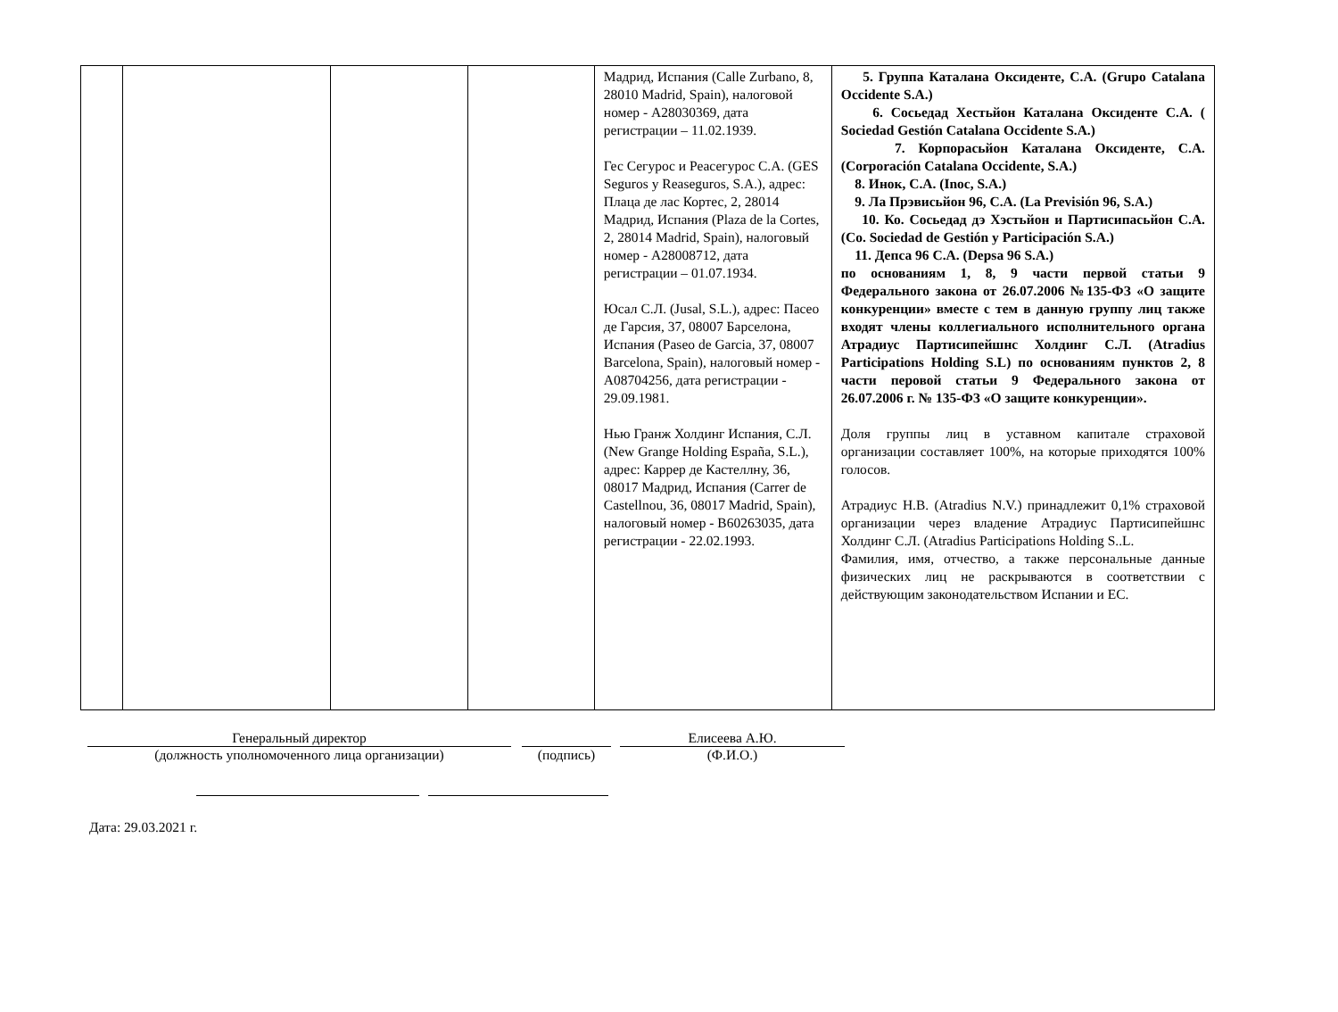| | | | | Мадрид, Испания (Calle Zurbano, 8, 28010 Madrid, Spain), налоговой номер - A28030369, дата регистрации – 11.02.1939. Гес Сегурос и Реасегурос С.А. (GES Seguros y Reaseguros, S.A.), адрес: Плаца де лас Кортес, 2, 28014 Мадрид, Испания (Plaza de la Cortes, 2, 28014 Madrid, Spain), налоговый номер - A28008712, дата регистрации – 01.07.1934. Юсал С.Л. (Jusal, S.L.), адрес: Пасео де Гарсия, 37, 08007 Барселона, Испания (Paseo de Garcia, 37, 08007 Barcelona, Spain), налоговый номер - A08704256, дата регистрации - 29.09.1981. Нью Гранж Холдинг Испания, С.Л. (New Grange Holding España, S.L.), адрес: Каррер де Кастеллну, 36, 08017 Мадрид, Испания (Carrer de Castellnou, 36, 08017 Madrid, Spain), налоговый номер - B60263035, дата регистрации - 22.02.1993. | 5. Группа Каталана Оксиденте, С.А. (Grupo Catalana Occidente S.A.) 6. Сосьедад Хестьйон Каталана Оксиденте С.А. ( Sociedad Gestión Catalana Occidente S.A.) 7. Корпорасьйон Каталана Оксиденте, С.А. (Corporación Catalana Occidente, S.A.) 8. Инок, С.А. (Inoc, S.A.) 9. Ла Прэвисьйон 96, С.А. (La Previsión 96, S.A.) 10. Ко. Сосьедад дэ Хэстьйон и Партисипасьйон С.А. (Co. Sociedad de Gestión y Participación S.A.) 11. Депса 96 С.А. (Depsa 96 S.A.) по основаниям 1, 8, 9 части первой статьи 9 Федерального закона от 26.07.2006 №135-ФЗ «О защите конкуренции» вместе с тем в данную группу лиц также входят члены коллегиального исполнительного органа Атрадиус Партисипейшнс Холдинг С.Л. (Atradius Participations Holding S.L) по основаниям пунктов 2, 8 части перовой статьи 9 Федерального закона от 26.07.2006 г. № 135-ФЗ «О защите конкуренции». Доля группы лиц в уставном капитале страховой организации составляет 100%, на которые приходятся 100% голосов. Атрадиус Н.В. (Atradius N.V.) принадлежит 0,1% страховой организации через владение Атрадиус Партисипейшнс Холдинг С.Л. (Atradius Participations Holding S..L. Фамилия, имя, отчество, а также персональные данные физических лиц не раскрываются в соответствии с действующим законодательством Испании и ЕС. |
Генеральный директор
(должность уполномоченного лица организации)
(подпись) Елисеева А.Ю.
(Ф.И.О.)
Дата: 29.03.2021 г.